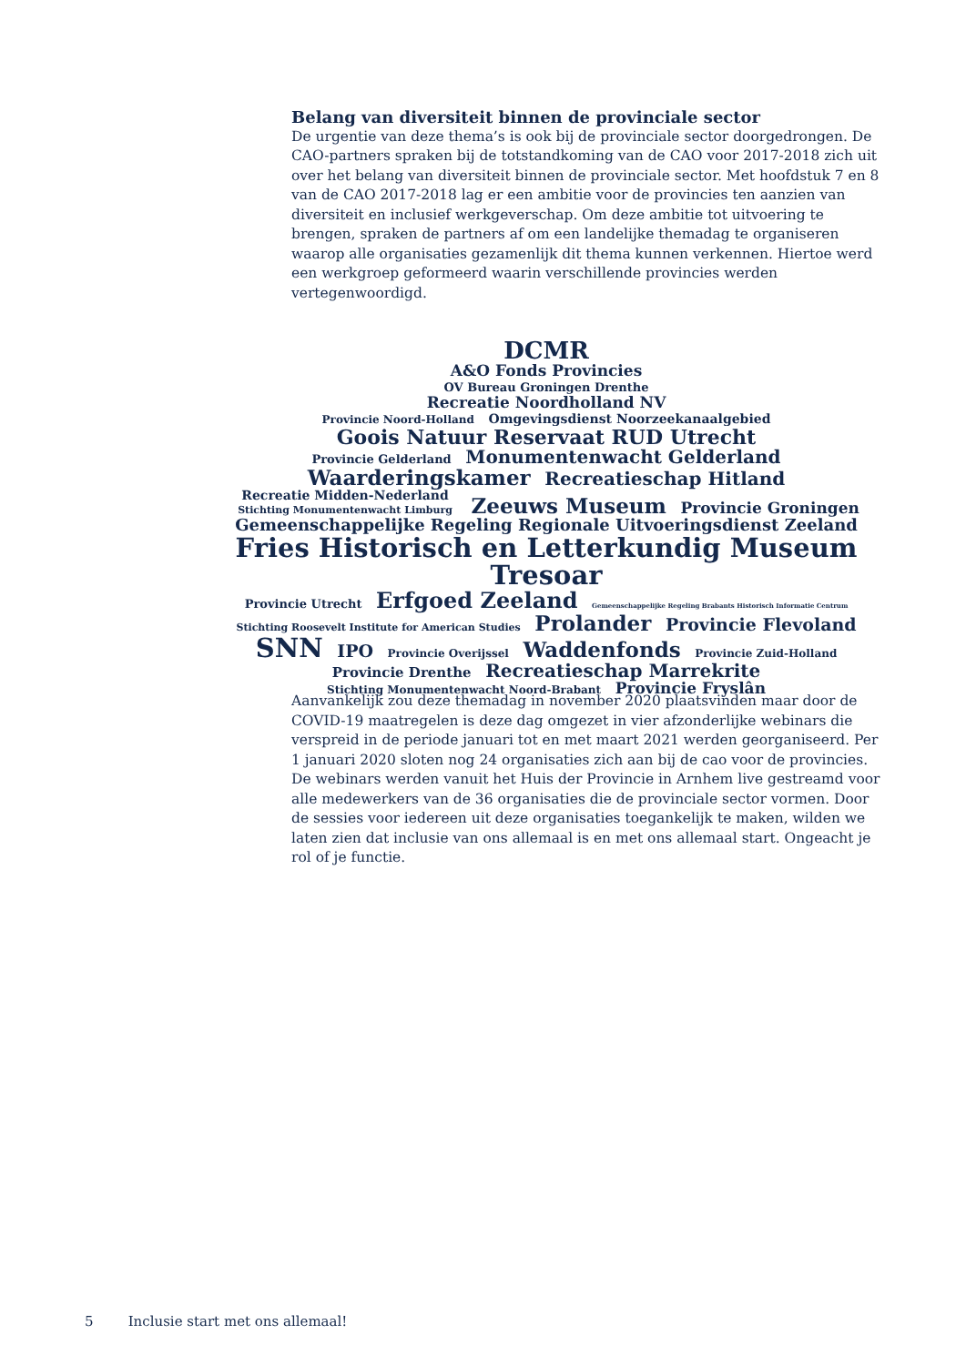Belang van diversiteit binnen de provinciale sector
De urgentie van deze thema’s is ook bij de provinciale sector doorgedrongen. De CAO-partners spraken bij de totstandkoming van de CAO voor 2017-2018 zich uit over het belang van diversiteit binnen de provinciale sector. Met hoofdstuk 7 en 8 van de CAO 2017-2018 lag er een ambitie voor de provincies ten aanzien van diversiteit en inclusief werkgeverschap. Om deze ambitie tot uitvoering te brengen, spraken de partners af om een landelijke themadag te organiseren waarop alle organisaties gezamenlijk dit thema kunnen verkennen. Hiertoe werd een werkgroep geformeerd waarin verschillende provincies werden vertegenwoordigd.
DCMR
A&O Fonds Provincies
OV Bureau Groningen Drenthe
Recreatie Noordholland NV
Provincie Noord-Holland Omgevingsdienst Noorzeekanaalgebied
Goois Natuur Reservaat RUD Utrecht
Provincie Gelderland Monumentenwacht Gelderland
Waarderingskamer Recreatieschap Hitland
Recreatie Midden-Nederland
Stichting Monumentenwacht Limburg Zeeuws Museum Provincie Groningen
Gemeenschappelijke Regeling Regionale Uitvoeringsdienst Zeeland
Fries Historisch en Letterkundig Museum Tresoar
Provincie Utrecht Erfgoed Zeeland Gemeenschappelijke Regeling Brabants Historisch Informatie Centrum
Stichting Roosevelt Institute for American Studies Prolander Provincie Flevoland
SNN IPO Provincie Overijssel Waddenfonds Provincie Zuid-Holland
Provincie Drenthe Recreatieschap Marrekrite
Stichting Monumentenwacht Noord-Brabant Provincie Fryslân
Aanvankelijk zou deze themadag in november 2020 plaatsvinden maar door de COVID-19 maatregelen is deze dag omgezet in vier afzonderlijke webinars die verspreid in de periode januari tot en met maart 2021 werden georganiseerd. Per 1 januari 2020 sloten nog 24 organisaties zich aan bij de cao voor de provincies. De webinars werden vanuit het Huis der Provincie in Arnhem live gestreamd voor alle medewerkers van de 36 organisaties die de provinciale sector vormen. Door de sessies voor iedereen uit deze organisaties toegankelijk te maken, wilden we laten zien dat inclusie van ons allemaal is en met ons allemaal start. Ongeacht je rol of je functie.
5 Inclusie start met ons allemaal!